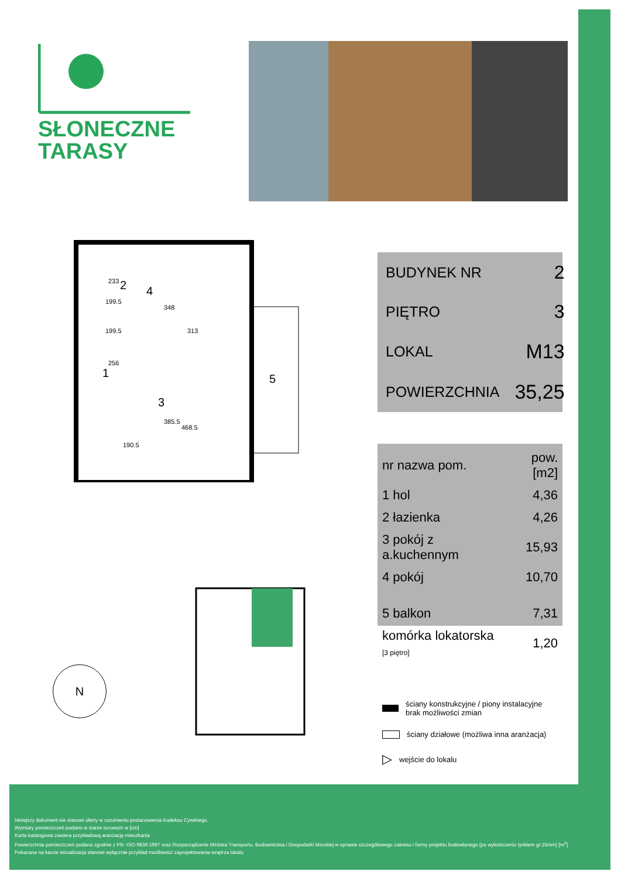SŁONECZNE
TARASY
4
2
1
3
5
199.5
199.5
313
468.5
233
348
256
385.5
190.5
| BUDYNEK NR | 2 |
| PIĘTRO | 3 |
| LOKAL | M13 |
| POWIERZCHNIA | 35,25 |
| nr nazwa pom. | pow.[m2] |
| --- | --- |
| 1 hol | 4,36 |
| 2 łazienka | 4,26 |
| 3 pokój z a.kuchennym | 15,93 |
| 4 pokój | 10,70 |
| 5 balkon | 7,31 |
| komórka lokatorska [3 piętro] | 1,20 |
N
ściany konstrukcyjne / piony instalacyjne
brak możliwości zmian
ściany działowe (możliwa inna aranżacja)
▷ wejście do lokalu
Niniejszy dokument nie stanowi oferty w rozumieniu postanowienia Kodeksu Cywilnego.
Wymiary pomieszczeń podano w stanie surowym w [cm]
Karta katalogowa zawiera przykładową aranżację mieszkania
Powierzchnia pomieszczeń podana zgodnie z PN -ISO 9836:1997 oraz Rozporządzenie Ministra Transportu, Budownictwa i Gospodarki Morskiej w sprawie szczegółowego zakresu i formy projektu budowlanego (po wykończeniu tynkiem gr.15mm) [m<sup>2</sup>]
Pokazana na karcie wizualizacja stanowi wyłącznie przykład możliwości zaprojektowania wnętrza lokalu